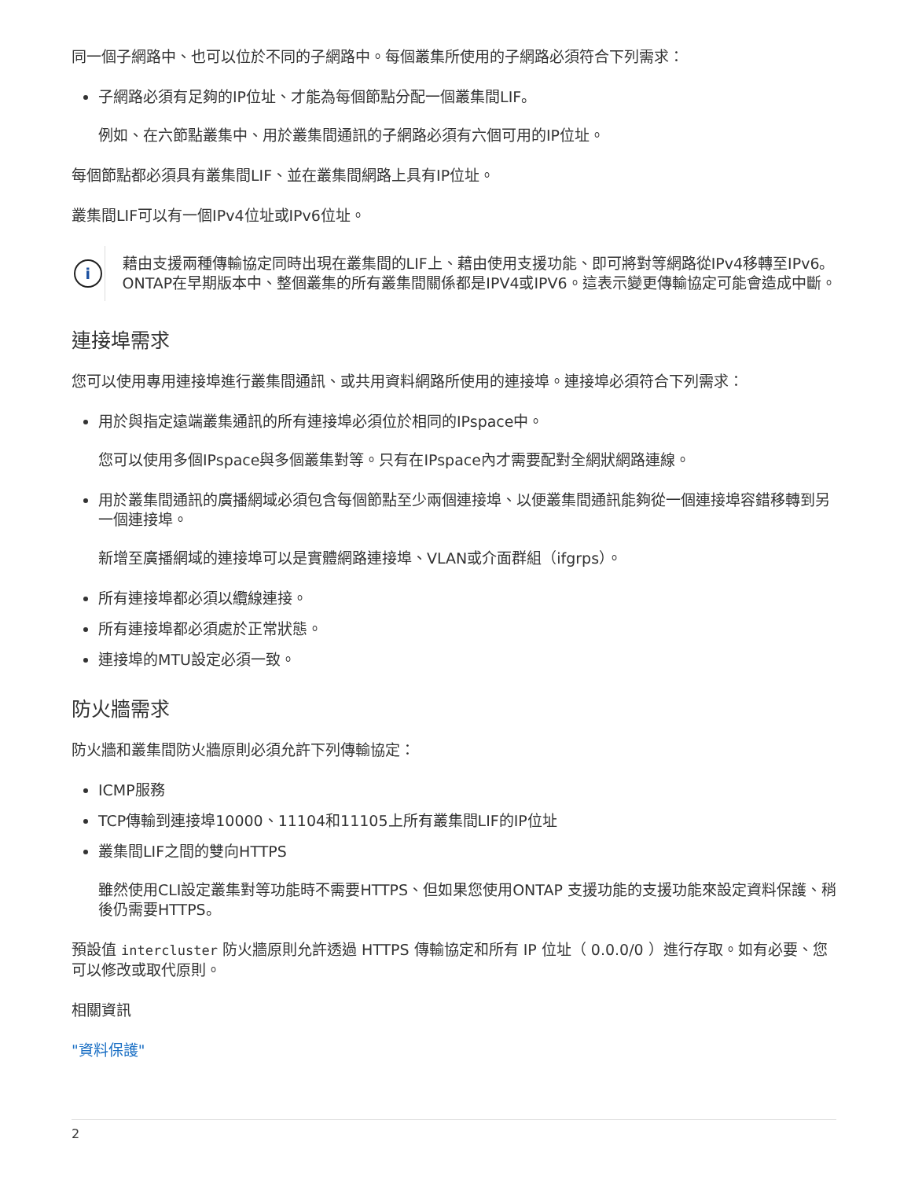同一個子網路中、也可以位於不同的子網路中。每個叢集所使用的子網路必須符合下列需求：
子網路必須有足夠的IP位址、才能為每個節點分配一個叢集間LIF。
例如、在六節點叢集中、用於叢集間通訊的子網路必須有六個可用的IP位址。
每個節點都必須具有叢集間LIF、並在叢集間網路上具有IP位址。
叢集間LIF可以有一個IPv4位址或IPv6位址。
i
藉由支援兩種傳輸協定同時出現在叢集間的LIF上、藉由使用支援功能、即可將對等網路從IPv4移轉至IPv6。ONTAP在早期版本中、整個叢集的所有叢集間關係都是IPV4或IPV6。這表示變更傳輸協定可能會造成中斷。
連接埠需求
您可以使用專用連接埠進行叢集間通訊、或共用資料網路所使用的連接埠。連接埠必須符合下列需求：
用於與指定遠端叢集通訊的所有連接埠必須位於相同的IPspace中。
您可以使用多個IPspace與多個叢集對等。只有在IPspace內才需要配對全網狀網路連線。
用於叢集間通訊的廣播網域必須包含每個節點至少兩個連接埠、以便叢集間通訊能夠從一個連接埠容錯移轉到另一個連接埠。
新增至廣播網域的連接埠可以是實體網路連接埠、VLAN或介面群組（ifgrps）。
所有連接埠都必須以纜線連接。
所有連接埠都必須處於正常狀態。
連接埠的MTU設定必須一致。
防火牆需求
防火牆和叢集間防火牆原則必須允許下列傳輸協定：
ICMP服務
TCP傳輸到連接埠10000、11104和11105上所有叢集間LIF的IP位址
叢集間LIF之間的雙向HTTPS
雖然使用CLI設定叢集對等功能時不需要HTTPS、但如果您使用ONTAP 支援功能的支援功能來設定資料保護、稍後仍需要HTTPS。
預設值 intercluster 防火牆原則允許透過 HTTPS 傳輸協定和所有 IP 位址（ 0.0.0/0 ）進行存取。如有必要、您可以修改或取代原則。
相關資訊
"資料保護"
2